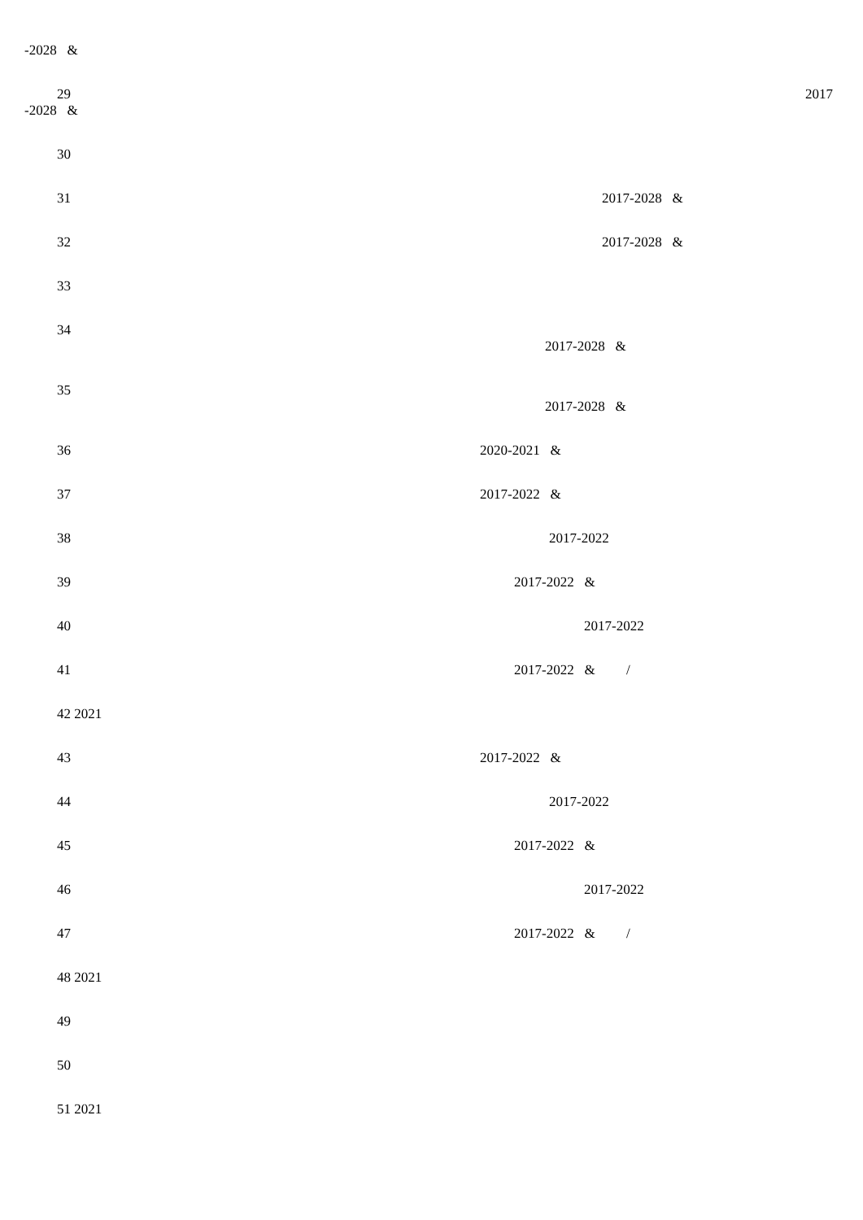-2028 &
29 2017
-2028 &
30
31 2017-2028 &
32 2017-2028 &
33
34
2017-2028 &
35
2017-2028 &
36 2020-2021 &
37 2017-2022 &
38 2017-2022
39 2017-2022 &
40 2017-2022
41 2017-2022 & /
42 2021
43 2017-2022 &
44 2017-2022
45 2017-2022 &
46 2017-2022
47 2017-2022 & /
48 2021
49
50
51 2021